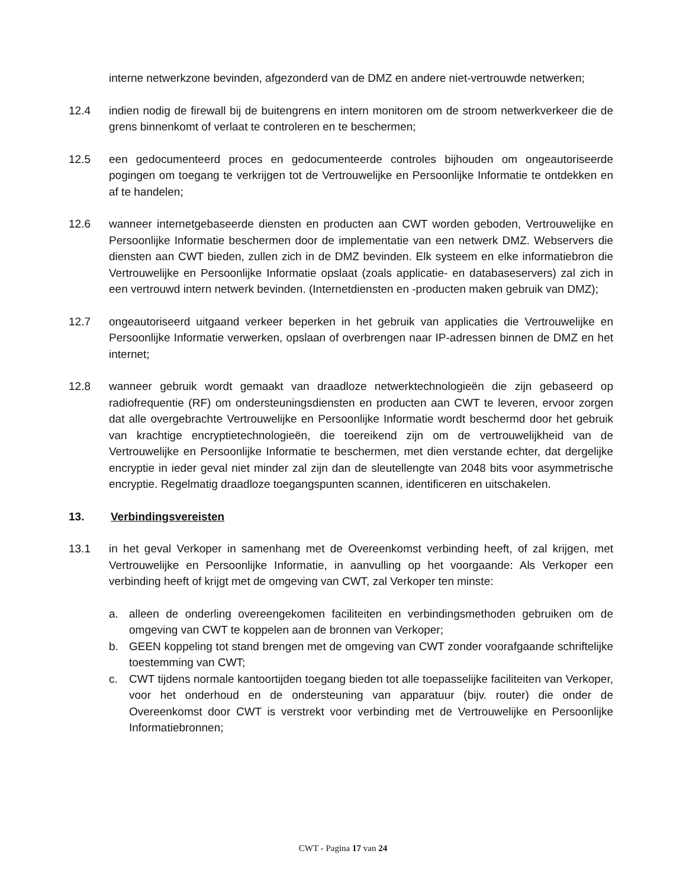interne netwerkzone bevinden, afgezonderd van de DMZ en andere niet-vertrouwde netwerken;
12.4 indien nodig de firewall bij de buitengrens en intern monitoren om de stroom netwerkverkeer die de grens binnenkomt of verlaat te controleren en te beschermen;
12.5 een gedocumenteerd proces en gedocumenteerde controles bijhouden om ongeautoriseerde pogingen om toegang te verkrijgen tot de Vertrouwelijke en Persoonlijke Informatie te ontdekken en af te handelen;
12.6 wanneer internetgebaseerde diensten en producten aan CWT worden geboden, Vertrouwelijke en Persoonlijke Informatie beschermen door de implementatie van een netwerk DMZ. Webservers die diensten aan CWT bieden, zullen zich in de DMZ bevinden. Elk systeem en elke informatiebron die Vertrouwelijke en Persoonlijke Informatie opslaat (zoals applicatie- en databaseservers) zal zich in een vertrouwd intern netwerk bevinden. (Internetdiensten en -producten maken gebruik van DMZ);
12.7 ongeautoriseerd uitgaand verkeer beperken in het gebruik van applicaties die Vertrouwelijke en Persoonlijke Informatie verwerken, opslaan of overbrengen naar IP-adressen binnen de DMZ en het internet;
12.8 wanneer gebruik wordt gemaakt van draadloze netwerktechnologieën die zijn gebaseerd op radiofrequentie (RF) om ondersteuningsdiensten en producten aan CWT te leveren, ervoor zorgen dat alle overgebrachte Vertrouwelijke en Persoonlijke Informatie wordt beschermd door het gebruik van krachtige encryptietechnologieën, die toereikend zijn om de vertrouwelijkheid van de Vertrouwelijke en Persoonlijke Informatie te beschermen, met dien verstande echter, dat dergelijke encryptie in ieder geval niet minder zal zijn dan de sleutellengte van 2048 bits voor asymmetrische encryptie. Regelmatig draadloze toegangspunten scannen, identificeren en uitschakelen.
13. Verbindingsvereisten
13.1 in het geval Verkoper in samenhang met de Overeenkomst verbinding heeft, of zal krijgen, met Vertrouwelijke en Persoonlijke Informatie, in aanvulling op het voorgaande: Als Verkoper een verbinding heeft of krijgt met de omgeving van CWT, zal Verkoper ten minste:
a. alleen de onderling overeengekomen faciliteiten en verbindingsmethoden gebruiken om de omgeving van CWT te koppelen aan de bronnen van Verkoper;
b. GEEN koppeling tot stand brengen met de omgeving van CWT zonder voorafgaande schriftelijke toestemming van CWT;
c. CWT tijdens normale kantoortijden toegang bieden tot alle toepasselijke faciliteiten van Verkoper, voor het onderhoud en de ondersteuning van apparatuur (bijv. router) die onder de Overeenkomst door CWT is verstrekt voor verbinding met de Vertrouwelijke en Persoonlijke Informatiebronnen;
CWT - Pagina 17 van 24